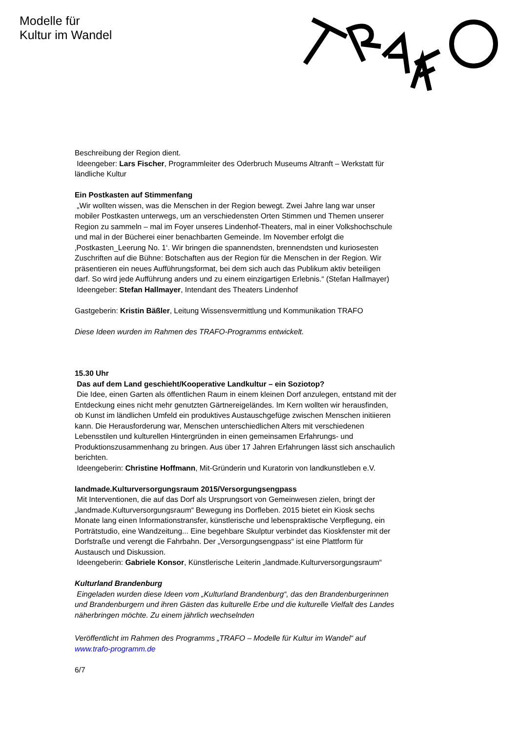Modelle für
Kultur im Wandel
Beschreibung der Region dient.
Ideengeber: Lars Fischer, Programmleiter des Oderbruch Museums Altranft – Werkstatt für ländliche Kultur
Ein Postkasten auf Stimmenfang
„Wir wollten wissen, was die Menschen in der Region bewegt. Zwei Jahre lang war unser mobiler Postkasten unterwegs, um an verschiedensten Orten Stimmen und Themen unserer Region zu sammeln – mal im Foyer unseres Lindenhof-Theaters, mal in einer Volkshochschule und mal in der Bücherei einer benachbarten Gemeinde. Im November erfolgt die ‚Postkasten_Leerung No. 1‘. Wir bringen die spannendsten, brennendsten und kuriosesten Zuschriften auf die Bühne: Botschaften aus der Region für die Menschen in der Region. Wir präsentieren ein neues Aufführungsformat, bei dem sich auch das Publikum aktiv beteiligen darf. So wird jede Aufführung anders und zu einem einzigartigen Erlebnis.“ (Stefan Hallmayer)
Ideengeber: Stefan Hallmayer, Intendant des Theaters Lindenhof
Gastgeberin: Kristin Bäßler, Leitung Wissensvermittlung und Kommunikation TRAFO
Diese Ideen wurden im Rahmen des TRAFO-Programms entwickelt.
15.30 Uhr
Das auf dem Land geschieht/Kooperative Landkultur – ein Soziotop?
Die Idee, einen Garten als öffentlichen Raum in einem kleinen Dorf anzulegen, entstand mit der Entdeckung eines nicht mehr genutzten Gärtnereigeländes. Im Kern wollten wir herausfinden, ob Kunst im ländlichen Umfeld ein produktives Austauschgefüge zwischen Menschen initiieren kann. Die Herausforderung war, Menschen unterschiedlichen Alters mit verschiedenen Lebensstilen und kulturellen Hintergründen in einen gemeinsamen Erfahrungs- und Produktionszusammenhang zu bringen. Aus über 17 Jahren Erfahrungen lässt sich anschaulich berichten.
Ideengeberin: Christine Hoffmann, Mit-Gründerin und Kuratorin von landkunstleben e.V.
landmade.Kulturversorgungsraum 2015/Versorgungsengpass
Mit Interventionen, die auf das Dorf als Ursprungsort von Gemeinwesen zielen, bringt der „landmade.Kulturversorgungsraum“ Bewegung ins Dorfleben. 2015 bietet ein Kiosk sechs Monate lang einen Informationstransfer, künstlerische und lebenspraktische Verpflegung, ein Porträtstudio, eine Wandzeitung... Eine begehbare Skulptur verbindet das Kioskfenster mit der Dorfstraße und verengt die Fahrbahn. Der „Versorgungsengpass“ ist eine Plattform für Austausch und Diskussion.
Ideengeberin: Gabriele Konsor, Künstlerische Leiterin „landmade.Kulturversorgungsraum“
Kulturland Brandenburg
Eingeladen wurden diese Ideen vom „Kulturland Brandenburg“, das den Brandenburgerinnen und Brandenburgern und ihren Gästen das kulturelle Erbe und die kulturelle Vielfalt des Landes näherbringen möchte. Zu einem jährlich wechselnden
Veröffentlicht im Rahmen des Programms „TRAFO – Modelle für Kultur im Wandel“ auf www.trafo-programm.de
6/7